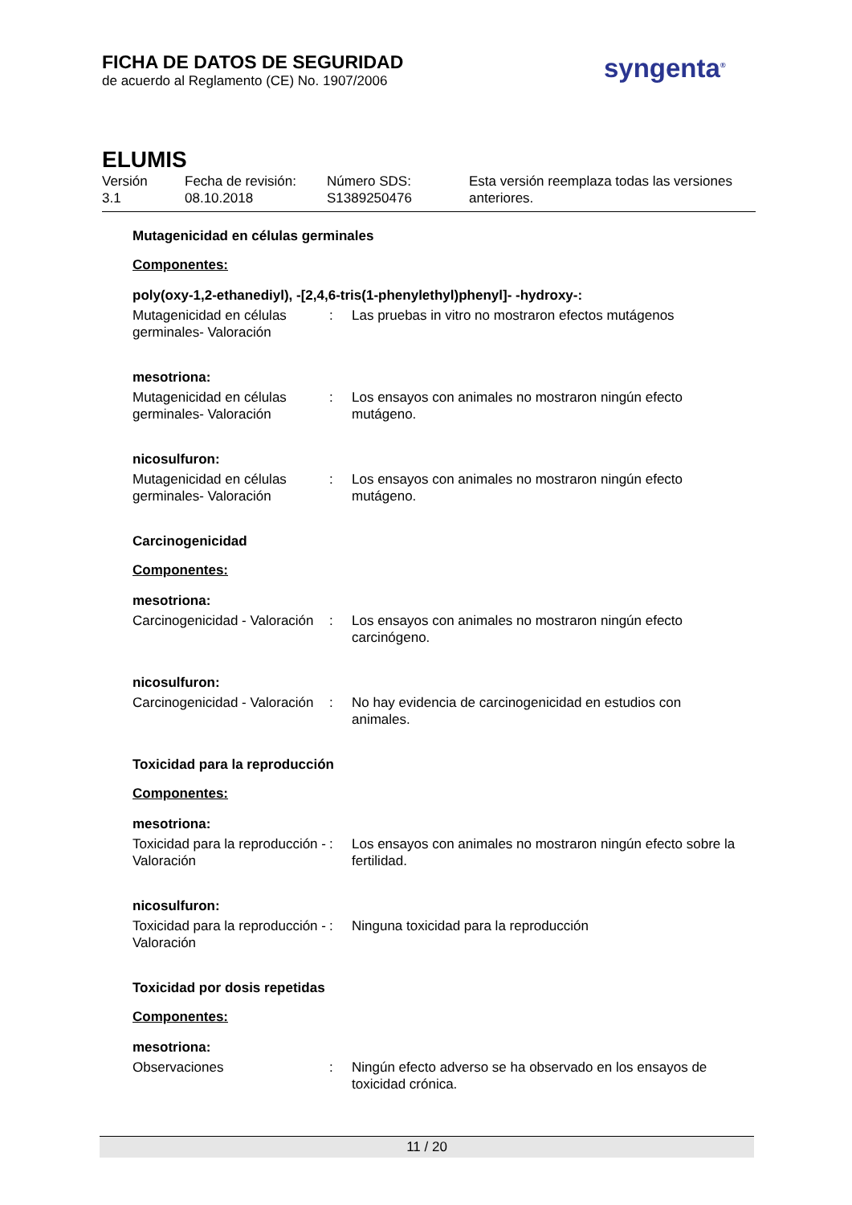FICHA DE DATOS DE SEGURIDAD
de acuerdo al Reglamento (CE) No. 1907/2006
syngenta<sup>®</sup>
ELUMIS
Versión
3.1
Fecha de revisión:
08.10.2018
Número SDS:
S1389250476
Esta versión reemplaza todas las versiones
anteriores.
Mutagenicidad en células germinales
Componentes:
poly(oxy-1,2-ethanediyl), -[2,4,6-tris(1-phenylethyl)phenyl]- -hydroxy-:
Mutagenicidad en células germinales- Valoración
: Las pruebas in vitro no mostraron efectos mutágenos
mesotriona:
Mutagenicidad en células germinales- Valoración
: Los ensayos con animales no mostraron ningún efecto mutágeno.
nicosulfuron:
Mutagenicidad en células germinales- Valoración
: Los ensayos con animales no mostraron ningún efecto mutágeno.
Carcinogenicidad
Componentes:
mesotriona:
Carcinogenicidad - Valoración
: Los ensayos con animales no mostraron ningún efecto carcinógeno.
nicosulfuron:
Carcinogenicidad - Valoración
: No hay evidencia de carcinogenicidad en estudios con animales.
Toxicidad para la reproducción
Componentes:
mesotriona:
Toxicidad para la reproducción - Valoración
: Los ensayos con animales no mostraron ningún efecto sobre la fertilidad.
nicosulfuron:
Toxicidad para la reproducción - Valoración
: Ninguna toxicidad para la reproducción
Toxicidad por dosis repetidas
Componentes:
mesotriona:
Observaciones : Ningún efecto adverso se ha observado en los ensayos de toxicidad crónica.
11 / 20